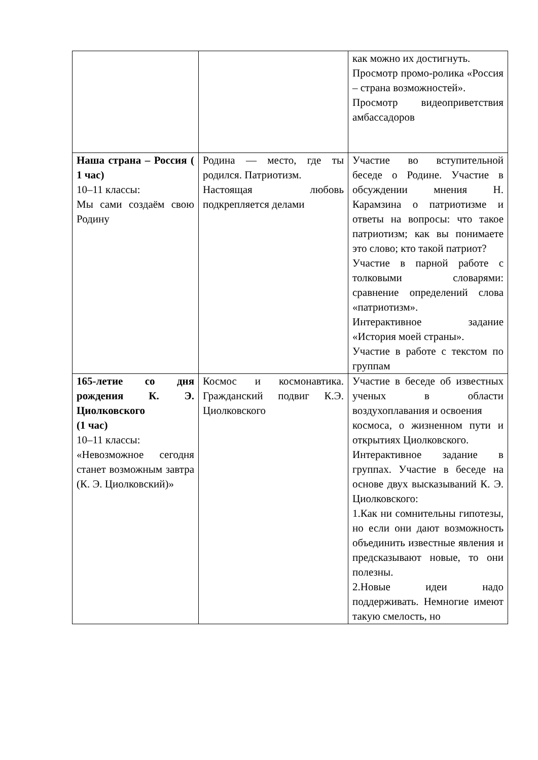| | | как можно их достигнуть. Просмотр промо-ролика «Россия – страна возможностей». Просмотр видеоприветствия амбассадоров |
| Наша страна – Россия ( 1 час) 10–11 классы: Мы сами создаём свою Родину | Родина — место, где ты родился. Патриотизм. Настоящая любовь подкрепляется делами | Участие во вступительной беседе о Родине. Участие в обсуждении мнения Н. Карамзина о патриотизме и ответы на вопросы: что такое патриотизм; как вы понимаете это слово; кто такой патриот? Участие в парной работе с толковыми словарями: сравнение определений слова «патриотизм». Интерактивное задание «История моей страны». Участие в работе с текстом по группам |
| 165-летие со дня рождения К. Э. Циолковского (1 час) 10–11 классы: «Невозможное сегодня станет возможным завтра (К. Э. Циолковский)» | Космос и космонавтика. Гражданский подвиг К.Э. Циолковского | Участие в беседе об известных ученых в области воздухоплавания и освоения космоса, о жизненном пути и открытиях Циолковского. Интерактивное задание в группах. Участие в беседе на основе двух высказываний К. Э. Циолковского: 1.Как ни сомнительны гипотезы, но если они дают возможность объединить известные явления и предсказывают новые, то они полезны. 2.Новые идеи надо поддерживать. Немногие имеют такую смелость, но |